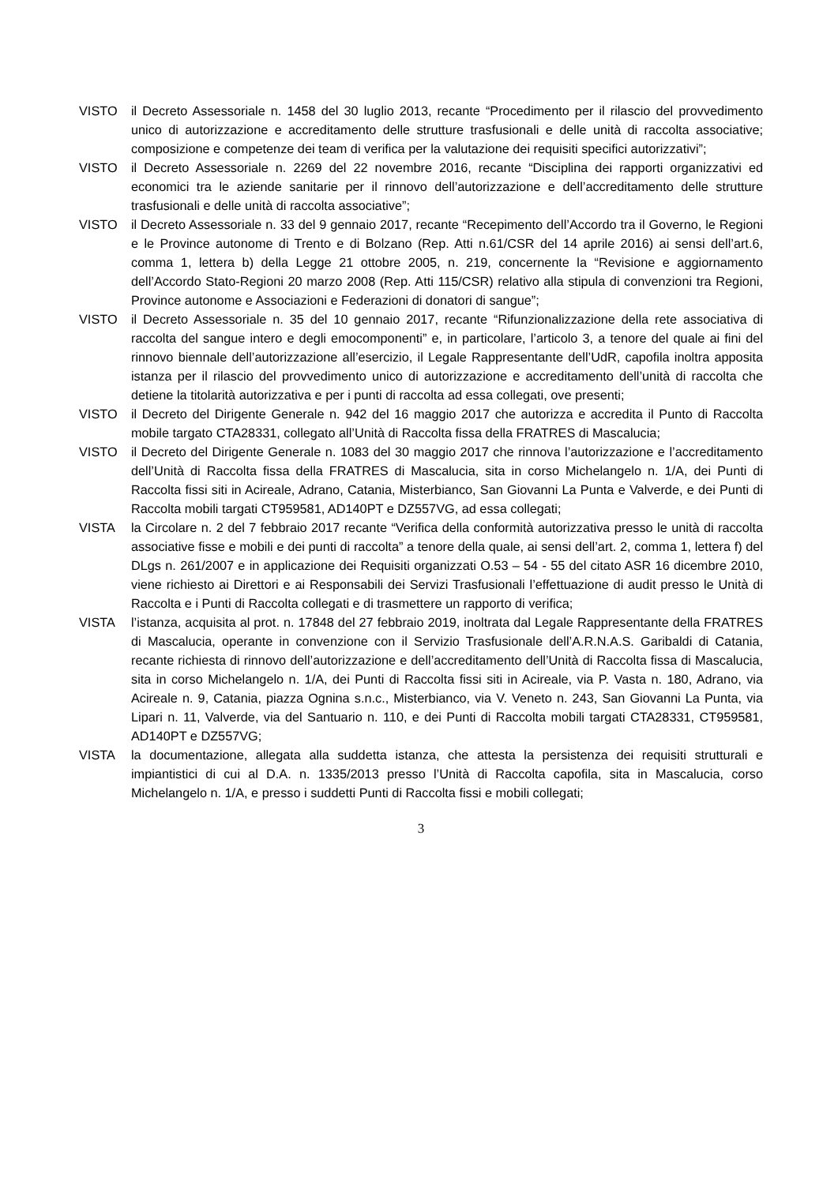VISTO il Decreto Assessoriale n. 1458 del 30 luglio 2013, recante “Procedimento per il rilascio del provvedimento unico di autorizzazione e accreditamento delle strutture trasfusionali e delle unità di raccolta associative; composizione e competenze dei team di verifica per la valutazione dei requisiti specifici autorizzativi”;
VISTO il Decreto Assessoriale n. 2269 del 22 novembre 2016, recante “Disciplina dei rapporti organizzativi ed economici tra le aziende sanitarie per il rinnovo dell’autorizzazione e dell’accreditamento delle strutture trasfusionali e delle unità di raccolta associative”;
VISTO il Decreto Assessoriale n. 33 del 9 gennaio 2017, recante “Recepimento dell’Accordo tra il Governo, le Regioni e le Province autonome di Trento e di Bolzano (Rep. Atti n.61/CSR del 14 aprile 2016) ai sensi dell’art.6, comma 1, lettera b) della Legge 21 ottobre 2005, n. 219, concernente la “Revisione e aggiornamento dell’Accordo Stato-Regioni 20 marzo 2008 (Rep. Atti 115/CSR) relativo alla stipula di convenzioni tra Regioni, Province autonome e Associazioni e Federazioni di donatori di sangue”;
VISTO il Decreto Assessoriale n. 35 del 10 gennaio 2017, recante “Rifunzionalizzazione della rete associativa di raccolta del sangue intero e degli emocomponenti” e, in particolare, l’articolo 3, a tenore del quale ai fini del rinnovo biennale dell’autorizzazione all’esercizio, il Legale Rappresentante dell’UdR, capofila inoltra apposita istanza per il rilascio del provvedimento unico di autorizzazione e accreditamento dell’unità di raccolta che detiene la titolarità autorizzativa e per i punti di raccolta ad essa collegati, ove presenti;
VISTO il Decreto del Dirigente Generale n. 942 del 16 maggio 2017 che autorizza e accredita il Punto di Raccolta mobile targato CTA28331, collegato all’Unità di Raccolta fissa della FRATRES di Mascalucia;
VISTO il Decreto del Dirigente Generale n. 1083 del 30 maggio 2017 che rinnova l’autorizzazione e l’accreditamento dell’Unità di Raccolta fissa della FRATRES di Mascalucia, sita in corso Michelangelo n. 1/A, dei Punti di Raccolta fissi siti in Acireale, Adrano, Catania, Misterbianco, San Giovanni La Punta e Valverde, e dei Punti di Raccolta mobili targati CT959581, AD140PT e DZ557VG, ad essa collegati;
VISTA la Circolare n. 2 del 7 febbraio 2017 recante “Verifica della conformità autorizzativa presso le unità di raccolta associative fisse e mobili e dei punti di raccolta” a tenore della quale, ai sensi dell’art. 2, comma 1, lettera f) del DLgs n. 261/2007 e in applicazione dei Requisiti organizzati O.53 – 54 - 55 del citato ASR 16 dicembre 2010, viene richiesto ai Direttori e ai Responsabili dei Servizi Trasfusionali l’effettuazione di audit presso le Unità di Raccolta e i Punti di Raccolta collegati e di trasmettere un rapporto di verifica;
VISTA l’istanza, acquisita al prot. n. 17848 del 27 febbraio 2019, inoltrata dal Legale Rappresentante della FRATRES di Mascalucia, operante in convenzione con il Servizio Trasfusionale dell’A.R.N.A.S. Garibaldi di Catania, recante richiesta di rinnovo dell’autorizzazione e dell’accreditamento dell’Unità di Raccolta fissa di Mascalucia, sita in corso Michelangelo n. 1/A, dei Punti di Raccolta fissi siti in Acireale, via P. Vasta n. 180, Adrano, via Acireale n. 9, Catania, piazza Ognina s.n.c., Misterbianco, via V. Veneto n. 243, San Giovanni La Punta, via Lipari n. 11, Valverde, via del Santuario n. 110, e dei Punti di Raccolta mobili targati CTA28331, CT959581, AD140PT e DZ557VG;
VISTA la documentazione, allegata alla suddetta istanza, che attesta la persistenza dei requisiti strutturali e impiantistici di cui al D.A. n. 1335/2013 presso l’Unità di Raccolta capofila, sita in Mascalucia, corso Michelangelo n. 1/A, e presso i suddetti Punti di Raccolta fissi e mobili collegati;
3